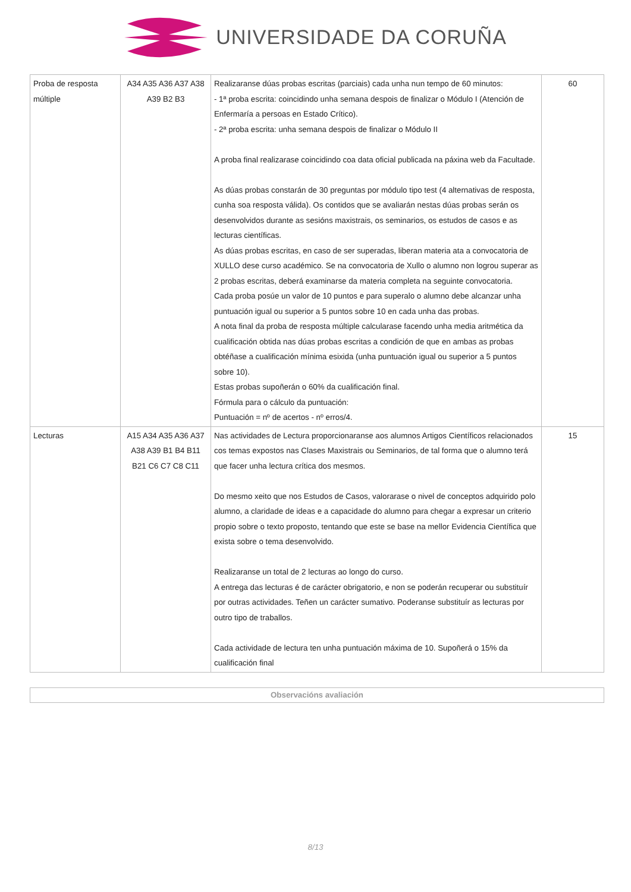UNIVERSIDADE DA CORUÑA
| Proba de resposta múltiple | A34 A35 A36 A37 A38 A39 B2 B3 | Realizaranse dúas probas escritas (parciais) cada unha nun tempo de 60 minutos: - 1ª proba escrita: coincidindo unha semana despois de finalizar o Módulo I (Atención de Enfermaría a persoas en Estado Crítico). - 2ª proba escrita: unha semana despois de finalizar o Módulo II A proba final realizarase coincidindo coa data oficial publicada na páxina web da Facultade. As dúas probas constarán de 30 preguntas por módulo tipo test (4 alternativas de resposta, cunha soa resposta válida). Os contidos que se avaliarán nestas dúas probas serán os desenvolvidos durante as sesións maxistrais, os seminarios, os estudos de casos e as lecturas científicas. As dúas probas escritas, en caso de ser superadas, liberan materia ata a convocatoria de XULLO dese curso académico. Se na convocatoria de Xullo o alumno non logrou superar as 2 probas escritas, deberá examinarse da materia completa na seguinte convocatoria. Cada proba posúe un valor de 10 puntos e para superalo o alumno debe alcanzar unha puntuación igual ou superior a 5 puntos sobre 10 en cada unha das probas. A nota final da proba de resposta múltiple calcularase facendo unha media aritmética da cualificación obtida nas dúas probas escritas a condición de que en ambas as probas obtéñase a cualificación mínima esixida (unha puntuación igual ou superior a 5 puntos sobre 10). Estas probas supoñerán o 60% da cualificación final. Fórmula para o cálculo da puntuación: Puntuación = nº de acertos - nº erros/4. | 60 |
| Lecturas | A15 A34 A35 A36 A37 A38 A39 B1 B4 B11 B21 C6 C7 C8 C11 | Nas actividades de Lectura proporcionaranse aos alumnos Artigos Científicos relacionados cos temas expostos nas Clases Maxistrais ou Seminarios, de tal forma que o alumno terá que facer unha lectura crítica dos mesmos. Do mesmo xeito que nos Estudos de Casos, valorarase o nivel de conceptos adquirido polo alumno, a claridade de ideas e a capacidade do alumno para chegar a expresar un criterio propio sobre o texto proposto, tentando que este se base na mellor Evidencia Científica que exista sobre o tema desenvolvido. Realizaranse un total de 2 lecturas ao longo do curso. A entrega das lecturas é de carácter obrigatorio, e non se poderán recuperar ou substituír por outras actividades. Teñen un carácter sumativo. Poderanse substituír as lecturas por outro tipo de traballos. Cada actividade de lectura ten unha puntuación máxima de 10. Supoñerá o 15% da cualificación final | 15 |
Observacións avaliación
8/13